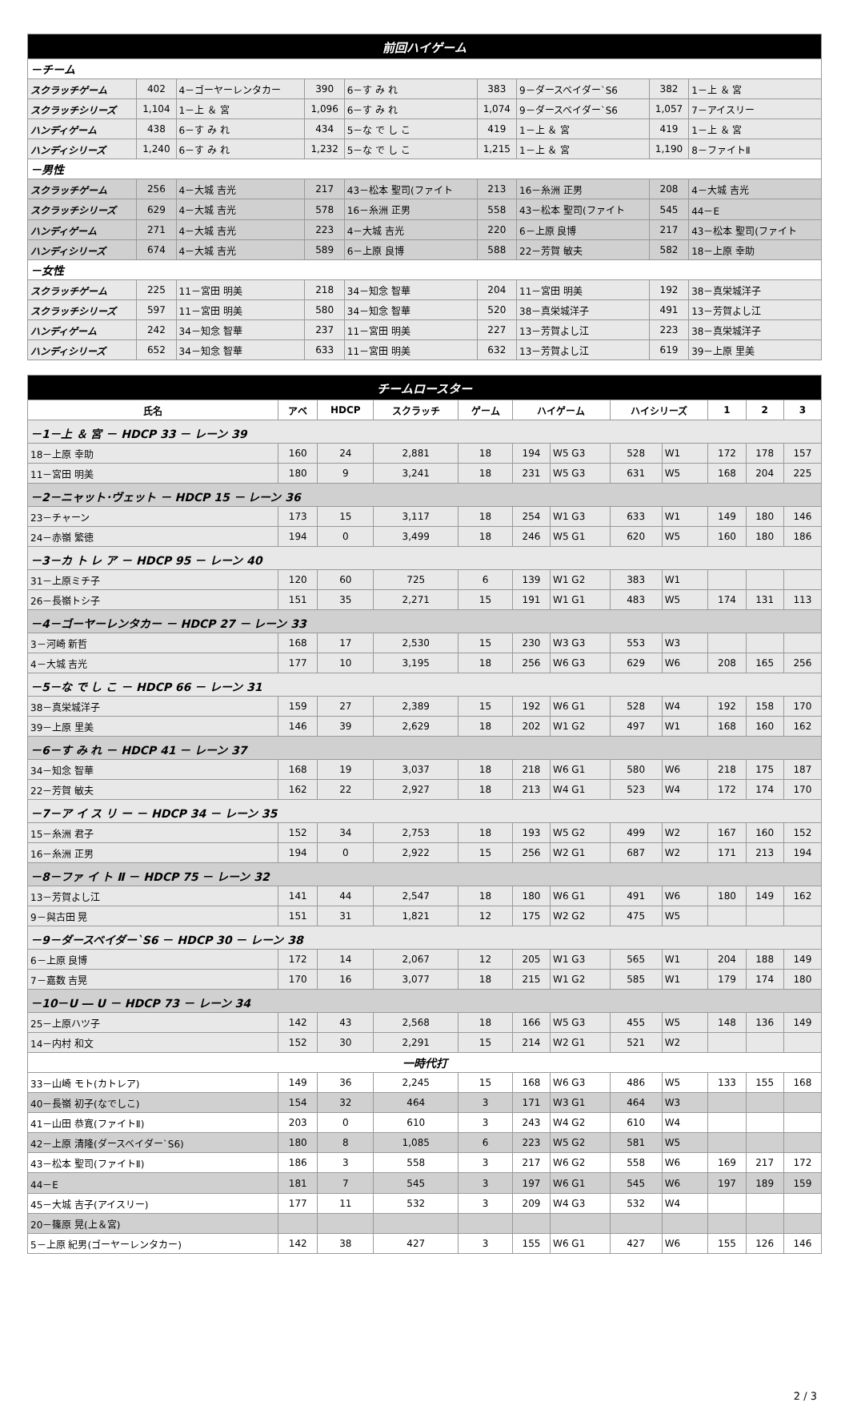| 前回ハイゲーム | | | | | | | | |
| －チーム | | | | | | | | |
| スクラッチゲーム | 402 | 4－ゴーヤーレンタカー | 390 | 6－す み れ | 383 | 9－ダースベイダー`S6 | 382 | 1－上 ＆ 宮 |
| スクラッチシリーズ | 1,104 | 1－上 ＆ 宮 | 1,096 | 6－す み れ | 1,074 | 9－ダースベイダー`S6 | 1,057 | 7－アイスリー |
| ハンディゲーム | 438 | 6－す み れ | 434 | 5－な で し こ | 419 | 1－上 ＆ 宮 | 419 | 1－上 ＆ 宮 |
| ハンディシリーズ | 1,240 | 6－す み れ | 1,232 | 5－な で し こ | 1,215 | 1－上 ＆ 宮 | 1,190 | 8－ファイトⅡ |
| －男性 | | | | | | | | |
| スクラッチゲーム | 256 | 4－大城 吉光 | 217 | 43－松本 聖司(ファイト | 213 | 16－糸洲 正男 | 208 | 4－大城 吉光 |
| スクラッチシリーズ | 629 | 4－大城 吉光 | 578 | 16－糸洲 正男 | 558 | 43－松本 聖司(ファイト | 545 | 44－E |
| ハンディゲーム | 271 | 4－大城 吉光 | 223 | 4－大城 吉光 | 220 | 6－上原 良博 | 217 | 43－松本 聖司(ファイト |
| ハンディシリーズ | 674 | 4－大城 吉光 | 589 | 6－上原 良博 | 588 | 22－芳賀 敏夫 | 582 | 18－上原 幸助 |
| －女性 | | | | | | | | |
| スクラッチゲーム | 225 | 11－宮田 明美 | 218 | 34－知念 智華 | 204 | 11－宮田 明美 | 192 | 38－真栄城洋子 |
| スクラッチシリーズ | 597 | 11－宮田 明美 | 580 | 34－知念 智華 | 520 | 38－真栄城洋子 | 491 | 13－芳賀よし江 |
| ハンディゲーム | 242 | 34－知念 智華 | 237 | 11－宮田 明美 | 227 | 13－芳賀よし江 | 223 | 38－真栄城洋子 |
| ハンディシリーズ | 652 | 34－知念 智華 | 633 | 11－宮田 明美 | 632 | 13－芳賀よし江 | 619 | 39－上原 里美 |
| チームロースター | | | | | | | | | | | |
| 氏名 | アベ | HDCP | スクラッチ | ゲーム | ハイゲーム | | ハイシリーズ | | 1 | 2 | 3 |
| －1－上 ＆ 宮 － HDCP 33 － レーン 39 | | | | | | | | | | | |
| 18－上原 幸助 | 160 | 24 | 2,881 | 18 | 194 | W5 G3 | 528 | W1 | 172 | 178 | 157 |
| 11－宮田 明美 | 180 | 9 | 3,241 | 18 | 231 | W5 G3 | 631 | W5 | 168 | 204 | 225 |
| －2－ニャット･ヴェット － HDCP 15 － レーン 36 | | | | | | | | | | | |
| 23－チャーン | 173 | 15 | 3,117 | 18 | 254 | W1 G3 | 633 | W1 | 149 | 180 | 146 |
| 24－赤嶺 繁徳 | 194 | 0 | 3,499 | 18 | 246 | W5 G1 | 620 | W5 | 160 | 180 | 186 |
| －3－カ ト レ ア － HDCP 95 － レーン 40 | | | | | | | | | | | |
| 31－上原ミチ子 | 120 | 60 | 725 | 6 | 139 | W1 G2 | 383 | W1 | | | |
| 26－長嶺トシ子 | 151 | 35 | 2,271 | 15 | 191 | W1 G1 | 483 | W5 | 174 | 131 | 113 |
| －4－ゴーヤーレンタカー － HDCP 27 － レーン 33 | | | | | | | | | | | |
| 3－河崎 新哲 | 168 | 17 | 2,530 | 15 | 230 | W3 G3 | 553 | W3 | | | |
| 4－大城 吉光 | 177 | 10 | 3,195 | 18 | 256 | W6 G3 | 629 | W6 | 208 | 165 | 256 |
| －5－な で し こ － HDCP 66 － レーン 31 | | | | | | | | | | | |
| 38－真栄城洋子 | 159 | 27 | 2,389 | 15 | 192 | W6 G1 | 528 | W4 | 192 | 158 | 170 |
| 39－上原 里美 | 146 | 39 | 2,629 | 18 | 202 | W1 G2 | 497 | W1 | 168 | 160 | 162 |
| －6－す み れ － HDCP 41 － レーン 37 | | | | | | | | | | | |
| 34－知念 智華 | 168 | 19 | 3,037 | 18 | 218 | W6 G1 | 580 | W6 | 218 | 175 | 187 |
| 22－芳賀 敏夫 | 162 | 22 | 2,927 | 18 | 213 | W4 G1 | 523 | W4 | 172 | 174 | 170 |
| －7－ア イ ス リ ー － HDCP 34 － レーン 35 | | | | | | | | | | | |
| 15－糸洲 君子 | 152 | 34 | 2,753 | 18 | 193 | W5 G2 | 499 | W2 | 167 | 160 | 152 |
| 16－糸洲 正男 | 194 | 0 | 2,922 | 15 | 256 | W2 G1 | 687 | W2 | 171 | 213 | 194 |
| －8－ファ イ ト Ⅱ － HDCP 75 － レーン 32 | | | | | | | | | | | |
| 13－芳賀よし江 | 141 | 44 | 2,547 | 18 | 180 | W6 G1 | 491 | W6 | 180 | 149 | 162 |
| 9－與古田 晃 | 151 | 31 | 1,821 | 12 | 175 | W2 G2 | 475 | W5 | | | |
| －9－ダースベイダー`S6 － HDCP 30 － レーン 38 | | | | | | | | | | | |
| 6－上原 良博 | 172 | 14 | 2,067 | 12 | 205 | W1 G3 | 565 | W1 | 204 | 188 | 149 |
| 7－嘉数 吉晃 | 170 | 16 | 3,077 | 18 | 215 | W1 G2 | 585 | W1 | 179 | 174 | 180 |
| －10－U ― U － HDCP 73 － レーン 34 | | | | | | | | | | | |
| 25－上原ハツ子 | 142 | 43 | 2,568 | 18 | 166 | W5 G3 | 455 | W5 | 148 | 136 | 149 |
| 14－内村 和文 | 152 | 30 | 2,291 | 15 | 214 | W2 G1 | 521 | W2 | | | |
| 一時代打 | | | | | | | | | | | |
| 33－山崎 モト(カトレア) | 149 | 36 | 2,245 | 15 | 168 | W6 G3 | 486 | W5 | 133 | 155 | 168 |
| 40－長嶺 初子(なでしこ) | 154 | 32 | 464 | 3 | 171 | W3 G1 | 464 | W3 | | | |
| 41－山田 恭寛(ファイトⅡ) | 203 | 0 | 610 | 3 | 243 | W4 G2 | 610 | W4 | | | |
| 42－上原 清隆(ダースベイダー`S6) | 180 | 8 | 1,085 | 6 | 223 | W5 G2 | 581 | W5 | | | |
| 43－松本 聖司(ファイトⅡ) | 186 | 3 | 558 | 3 | 217 | W6 G2 | 558 | W6 | 169 | 217 | 172 |
| 44－E | 181 | 7 | 545 | 3 | 197 | W6 G1 | 545 | W6 | 197 | 189 | 159 |
| 45－大城 吉子(アイスリー) | 177 | 11 | 532 | 3 | 209 | W4 G3 | 532 | W4 | | | |
| 20－篠原 晃(上＆宮) | | | | | | | | | | | |
| 5－上原 紀男(ゴーヤーレンタカー) | 142 | 38 | 427 | 3 | 155 | W6 G1 | 427 | W6 | 155 | 126 | 146 |
2 / 3